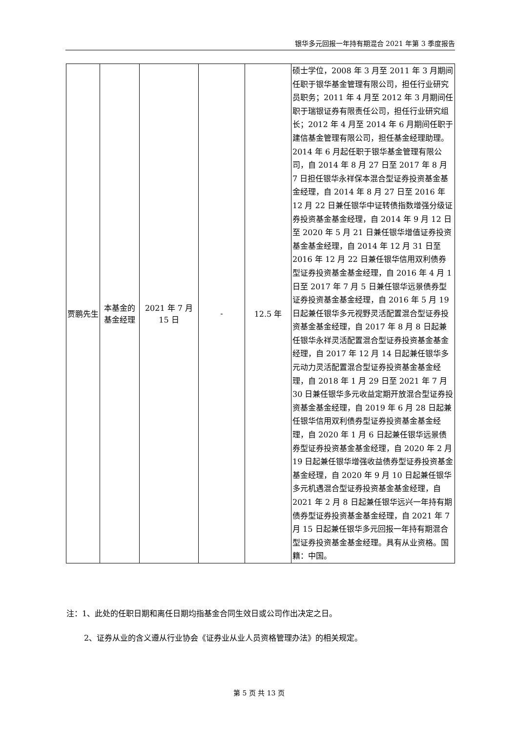银华多元回报一年持有期混合 2021 年第 3 季度报告
| 贾鹏先生 | 本基金的基金经理 | 2021 年 7 月 15 日 | - | 12.5 年 | 硕士学位，2008 年 3 月至 2011 年 3 月期间任职于银华基金管理有限公司，担任行业研究员职务；2011 年 4 月至 2012 年 3 月期间任职于瑞银证券有限责任公司，担任行业研究组长；2012 年 4 月至 2014 年 6 月期间任职于建信基金管理有限公司，担任基金经理助理。2014 年 6 月起任职于银华基金管理有限公司，自 2014 年 8 月 27 日至 2017 年 8 月 7 日担任银华永祥保本混合型证券投资基金基金经理，自 2014 年 8 月 27 日至 2016 年 12 月 22 日兼任银华中证转债指数增强分级证券投资基金基金经理，自 2014 年 9 月 12 日至 2020 年 5 月 21 日兼任银华增值证券投资基金基金经理，自 2014 年 12 月 31 日至 2016 年 12 月 22 日兼任银华信用双利债券型证券投资基金基金经理，自 2016 年 4 月 1 日至 2017 年 7 月 5 日兼任银华远景债券型证券投资基金基金经理，自 2016 年 5 月 19 日起兼任银华多元视野灵活配置混合型证券投资基金基金经理，自 2017 年 8 月 8 日起兼任银华永祥灵活配置混合型证券投资基金基金经理，自 2017 年 12 月 14 日起兼任银华多元动力灵活配置混合型证券投资基金基金经理，自 2018 年 1 月 29 日至 2021 年 7 月 30 日兼任银华多元收益定期开放混合型证券投资基金基金经理，自 2019 年 6 月 28 日起兼任银华信用双利债券型证券投资基金基金经理，自 2020 年 1 月 6 日起兼任银华远景债券型证券投资基金基金经理，自 2020 年 2 月 19 日起兼任银华增强收益债券型证券投资基金基金经理，自 2020 年 9 月 10 日起兼任银华多元机遇混合型证券投资基金基金经理，自 2021 年 2 月 8 日起兼任银华远兴一年持有期债券型证券投资基金基金经理，自 2021 年 7 月 15 日起兼任银华多元回报一年持有期混合型证券投资基金基金经理。具有从业资格。国籍：中国。 |
注：1、此处的任职日期和离任日期均指基金合同生效日或公司作出决定之日。
2、证券从业的含义遵从行业协会《证券业从业人员资格管理办法》的相关规定。
第 5 页 共 13 页